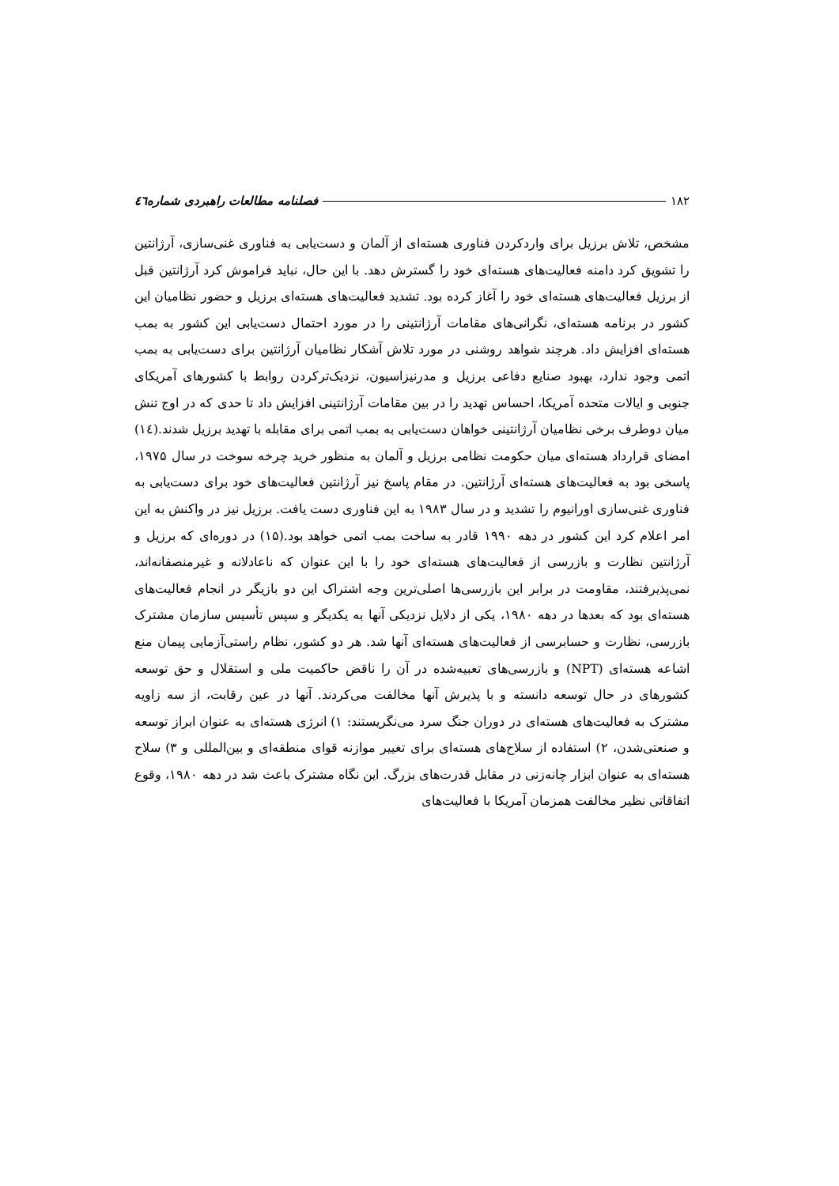۱۸۲ فصلنامه مطالعات راهبردی شماره٤٦
مشخص، تلاش برزیل برای واردکردن فناوری هسته‌ای از آلمان و دست‌یابی به فناوری غنی‌سازی، آرژانتین را تشویق کرد دامنه فعالیت‌های هسته‌ای خود را گسترش دهد. با این حال، نباید فراموش کرد آرژانتین قبل از برزیل فعالیت‌های هسته‌ای خود را آغاز کرده بود. تشدید فعالیت‌های هسته‌ای برزیل و حضور نظامیان این کشور در برنامه هسته‌ای، نگرانی‌های مقامات آرژانتینی را در مورد احتمال دست‌یابی این کشور به بمب هسته‌ای افزایش داد. هرچند شواهد روشنی در مورد تلاش آشکار نظامیان آرژانتین برای دست‌یابی به بمب اتمی وجود ندارد، بهبود صنایع دفاعی برزیل و مدرنیزاسیون، نزدیک‌ترکردن روابط با کشورهای آمریکای جنوبی و ایالات متحده آمریکا، احساس تهدید را در بین مقامات آرژانتینی افزایش داد تا حدی که در اوج تنش میان دوطرف برخی نظامیان آرژانتینی خواهان دست‌یابی به بمب اتمی برای مقابله با تهدید برزیل شدند.(١٤) امضای قرارداد هسته‌ای میان حکومت نظامی برزیل و آلمان به منظور خرید چرخه سوخت در سال ۱۹۷۵، پاسخی بود به فعالیت‌های هسته‌ای آرژانتین. در مقام پاسخ نیز آرژانتین فعالیت‌های خود برای دست‌یابی به فناوری غنی‌سازی اورانیوم را تشدید و در سال ۱۹۸۳ به این فناوری دست یافت. برزیل نیز در واکنش به این امر اعلام کرد این کشور در دهه ۱۹۹۰ قادر به ساخت بمب اتمی خواهد بود.(۱۵) در دوره‌ای که برزیل و آرژانتین نظارت و بازرسی از فعالیت‌های هسته‌ای خود را با این عنوان که ناعادلانه و غیرمنصفانه‌اند، نمی‌پذیرفتند، مقاومت در برابر این بازرسی‌ها اصلی‌ترین وجه اشتراک این دو بازیگر در انجام فعالیت‌های هسته‌ای بود که بعدها در دهه ۱۹۸۰، یکی از دلایل نزدیکی آنها به یکدیگر و سپس تأسیس سازمان مشترک بازرسی، نظارت و حسابرسی از فعالیت‌های هسته‌ای آنها شد. هر دو کشور، نظام راستی‌آزمایی پیمان منع اشاعه هسته‌ای (NPT) و بازرسی‌های تعبیه‌شده در آن را ناقض حاکمیت ملی و استقلال و حق توسعه کشورهای در حال توسعه دانسته و با پذیرش آنها مخالفت می‌کردند. آنها در عین رقابت، از سه زاویه مشترک به فعالیت‌های هسته‌ای در دوران جنگ سرد می‌نگریستند: ۱) انرژی هسته‌ای به عنوان ابراز توسعه و صنعتی‌شدن، ۲) استفاده از سلاح‌های هسته‌ای برای تغییر موازنه قوای منطقه‌ای و بین‌المللی و ۳) سلاح هسته‌ای به عنوان ابزار چانه‌زنی در مقابل قدرت‌های بزرگ. این نگاه مشترک باعث شد در دهه ۱۹۸۰، وقوع اتفاقاتی نظیر مخالفت همزمان آمریکا با فعالیت‌های